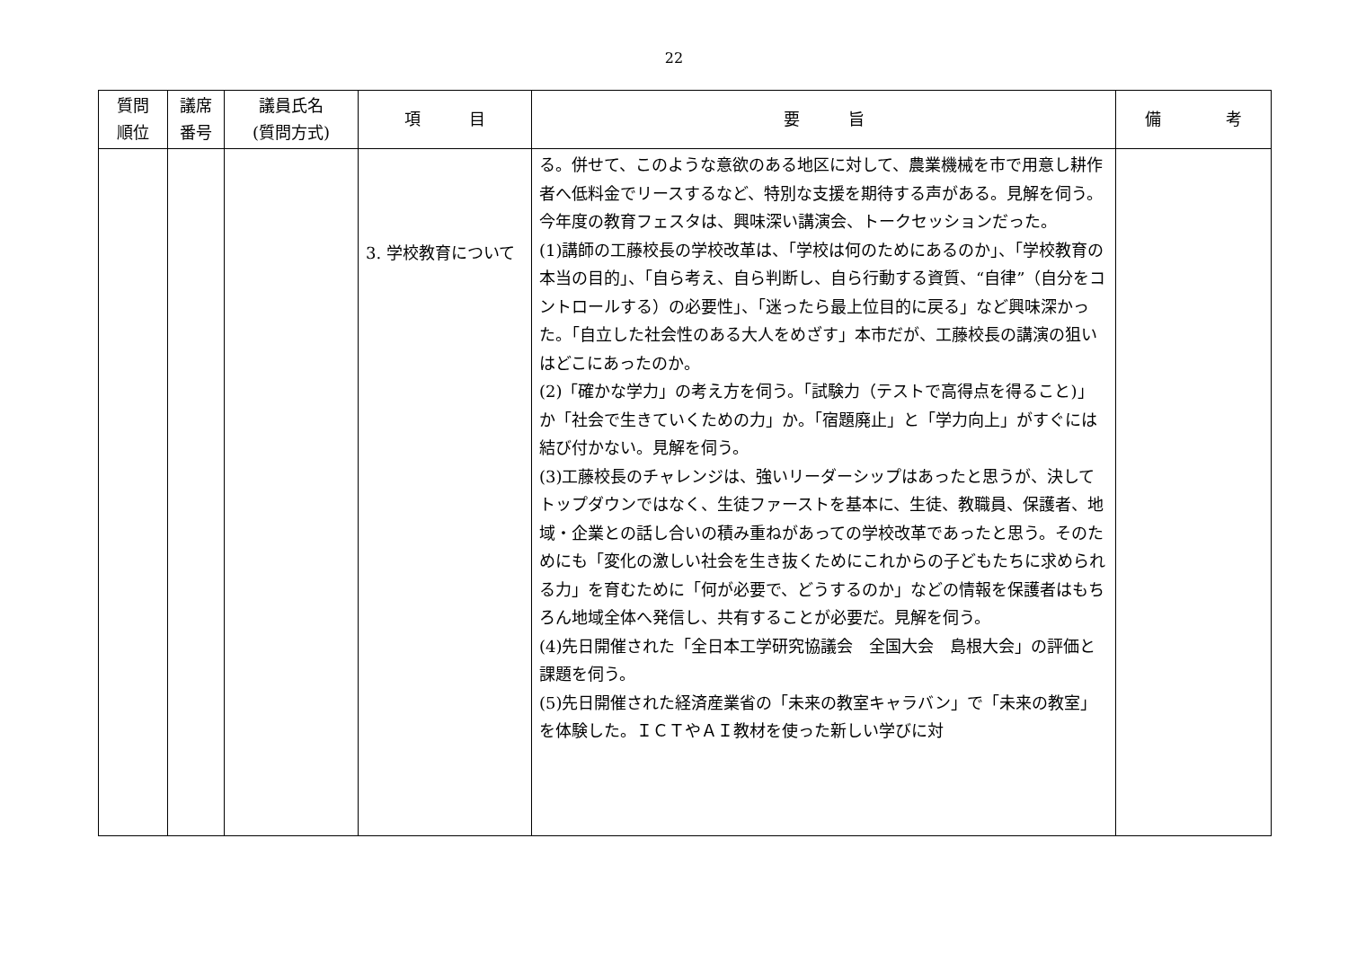22
| 質問 順位 | 議席 番号 | 議員氏名 (質問方式) | 項 目 | 要 旨 | 備 考 |
| --- | --- | --- | --- | --- | --- |
| | | | 3. 学校教育について | る。併せて、このような意欲のある地区に対して、農業機械を市で用意し耕作者へ低料金でリースするなど、特別な支援を期待する声がある。見解を伺う。 今年度の教育フェスタは、興味深い講演会、トークセッションだった。 (1)講師の工藤校長の学校改革は、「学校は何のためにあるのか」、「学校教育の本当の目的」、「自ら考え、自ら判断し、自ら行動する資質、“自律”（自分をコントロールする）の必要性」、「迷ったら最上位目的に戻る」など興味深かった。「自立した社会性のある大人をめざす」本市だが、工藤校長の講演の狙いはどこにあったのか。 (2)「確かな学力」の考え方を伺う。「試験力（テストで高得点を得ること)」か「社会で生きていくための力」か。「宿題廃止」と「学力向上」がすぐには結び付かない。見解を伺う。 (3)工藤校長のチャレンジは、強いリーダーシップはあったと思うが、決してトップダウンではなく、生徒ファーストを基本に、生徒、教職員、保護者、地域・企業との話し合いの積み重ねがあっての学校改革であったと思う。そのためにも「変化の激しい社会を生き抜くためにこれからの子どもたちに求められる力」を育むために「何が必要で、どうするのか」などの情報を保護者はもちろん地域全体へ発信し、共有することが必要だ。見解を伺う。 (4)先日開催された「全日本工学研究協議会 全国大会 島根大会」の評価と課題を伺う。 (5)先日開催された経済産業省の「未来の教室キャラバン」で「未来の教室」を体験した。ＩＣＴやＡＩ教材を使った新しい学びに対 | |